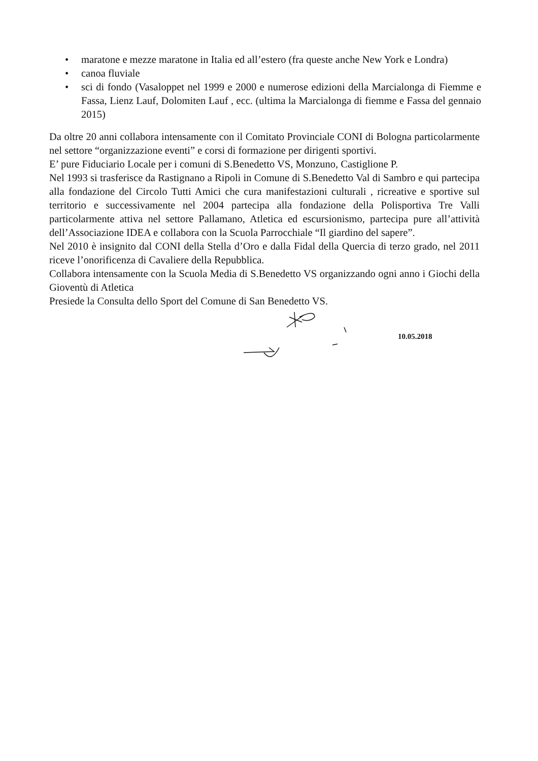• maratone e mezze maratone in Italia ed all’estero (fra queste anche New York e Londra)
• canoa fluviale
• sci di fondo (Vasaloppet nel 1999 e 2000 e numerose edizioni della Marcialonga di Fiemme e Fassa, Lienz Lauf, Dolomiten Lauf , ecc. (ultima la Marcialonga di fiemme e Fassa del gennaio 2015)
Da oltre 20 anni collabora intensamente con il Comitato Provinciale CONI di Bologna particolarmente nel settore “organizzazione eventi” e corsi di formazione per dirigenti sportivi.
E’ pure Fiduciario Locale per i comuni di S.Benedetto VS, Monzuno, Castiglione P.
Nel 1993 si trasferisce da Rastignano a Ripoli in Comune di S.Benedetto Val di Sambro e qui partecipa alla fondazione del Circolo Tutti Amici che cura manifestazioni culturali , ricreative e sportive sul territorio e successivamente nel 2004 partecipa alla fondazione della Polisportiva Tre Valli particolarmente attiva nel settore Pallamano, Atletica ed escursionismo, partecipa pure all’attività dell’Associazione IDEA e collabora con la Scuola Parrocchiale “Il giardino del sapere”.
Nel 2010 è insignito dal CONI della Stella d’Oro e dalla Fidal della Quercia di terzo grado, nel 2011 riceve l’onorificenza di Cavaliere della Repubblica.
Collabora intensamente con la Scuola Media di S.Benedetto VS organizzando ogni anno i Giochi della Gioventù di Atletica
Presiede la Consulta dello Sport del Comune di San Benedetto VS.
10.05.2018